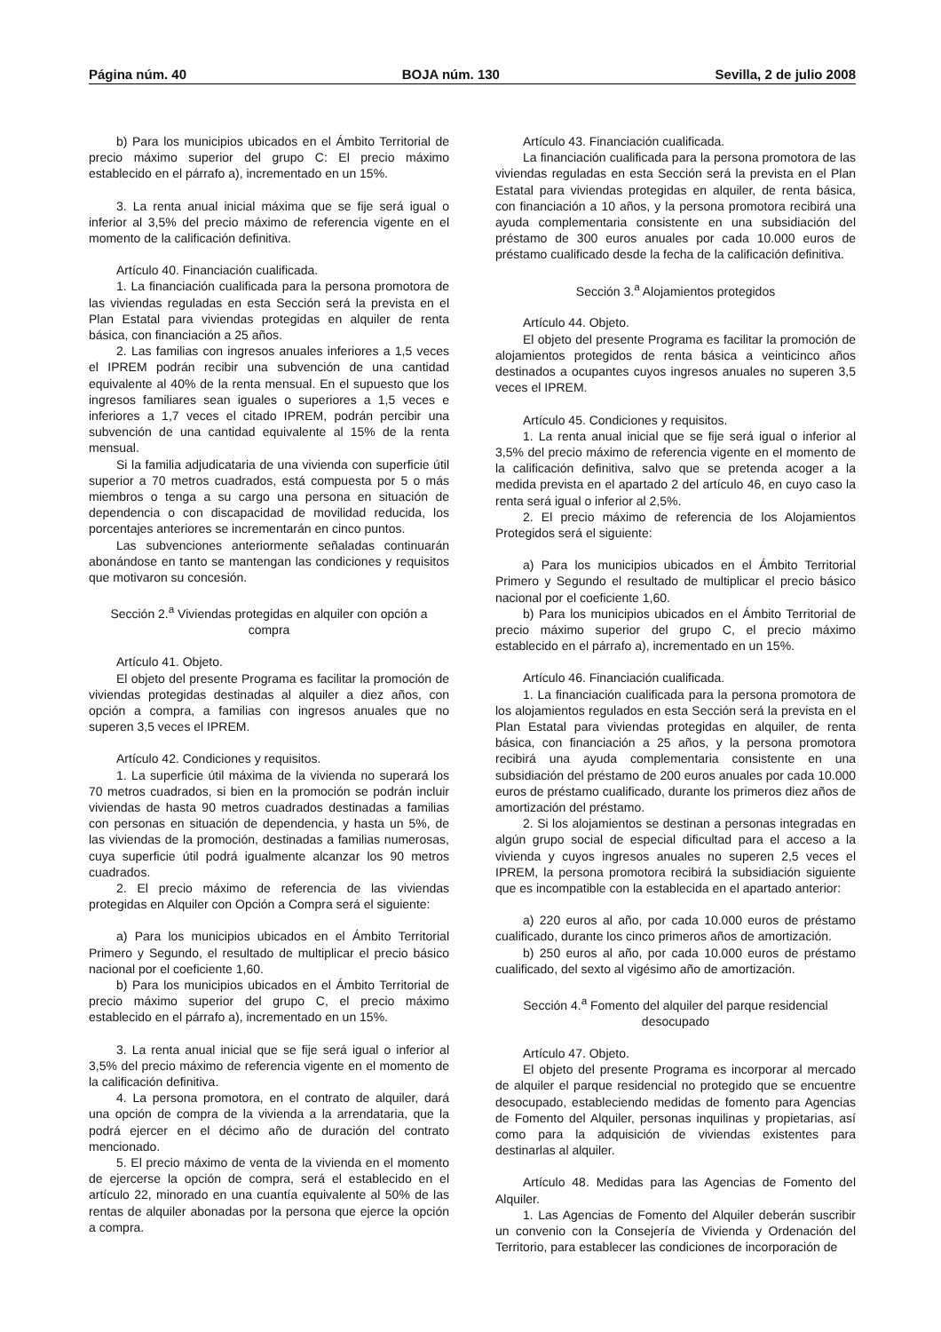Página núm. 40 BOJA núm. 130 Sevilla, 2 de julio 2008
b) Para los municipios ubicados en el Ámbito Territorial de precio máximo superior del grupo C: El precio máximo establecido en el párrafo a), incrementado en un 15%.
3. La renta anual inicial máxima que se fije será igual o inferior al 3,5% del precio máximo de referencia vigente en el momento de la calificación definitiva.
Artículo 40. Financiación cualificada.
1. La financiación cualificada para la persona promotora de las viviendas reguladas en esta Sección será la prevista en el Plan Estatal para viviendas protegidas en alquiler de renta básica, con financiación a 25 años.
2. Las familias con ingresos anuales inferiores a 1,5 veces el IPREM podrán recibir una subvención de una cantidad equivalente al 40% de la renta mensual. En el supuesto que los ingresos familiares sean iguales o superiores a 1,5 veces e inferiores a 1,7 veces el citado IPREM, podrán percibir una subvención de una cantidad equivalente al 15% de la renta mensual.
Si la familia adjudicataria de una vivienda con superficie útil superior a 70 metros cuadrados, está compuesta por 5 o más miembros o tenga a su cargo una persona en situación de dependencia o con discapacidad de movilidad reducida, los porcentajes anteriores se incrementarán en cinco puntos.
Las subvenciones anteriormente señaladas continuarán abonándose en tanto se mantengan las condiciones y requisitos que motivaron su concesión.
Sección 2.<sup>a</sup> Viviendas protegidas en alquiler con opción a compra
Artículo 41. Objeto.
El objeto del presente Programa es facilitar la promoción de viviendas protegidas destinadas al alquiler a diez años, con opción a compra, a familias con ingresos anuales que no superen 3,5 veces el IPREM.
Artículo 42. Condiciones y requisitos.
1. La superficie útil máxima de la vivienda no superará los 70 metros cuadrados, si bien en la promoción se podrán incluir viviendas de hasta 90 metros cuadrados destinadas a familias con personas en situación de dependencia, y hasta un 5%, de las viviendas de la promoción, destinadas a familias numerosas, cuya superficie útil podrá igualmente alcanzar los 90 metros cuadrados.
2. El precio máximo de referencia de las viviendas protegidas en Alquiler con Opción a Compra será el siguiente:
a) Para los municipios ubicados en el Ámbito Territorial Primero y Segundo, el resultado de multiplicar el precio básico nacional por el coeficiente 1,60.
b) Para los municipios ubicados en el Ámbito Territorial de precio máximo superior del grupo C, el precio máximo establecido en el párrafo a), incrementado en un 15%.
3. La renta anual inicial que se fije será igual o inferior al 3,5% del precio máximo de referencia vigente en el momento de la calificación definitiva.
4. La persona promotora, en el contrato de alquiler, dará una opción de compra de la vivienda a la arrendataria, que la podrá ejercer en el décimo año de duración del contrato mencionado.
5. El precio máximo de venta de la vivienda en el momento de ejercerse la opción de compra, será el establecido en el artículo 22, minorado en una cuantía equivalente al 50% de las rentas de alquiler abonadas por la persona que ejerce la opción a compra.
Artículo 43. Financiación cualificada.
La financiación cualificada para la persona promotora de las viviendas reguladas en esta Sección será la prevista en el Plan Estatal para viviendas protegidas en alquiler, de renta básica, con financiación a 10 años, y la persona promotora recibirá una ayuda complementaria consistente en una subsidiación del préstamo de 300 euros anuales por cada 10.000 euros de préstamo cualificado desde la fecha de la calificación definitiva.
Sección 3.<sup>a</sup> Alojamientos protegidos
Artículo 44. Objeto.
El objeto del presente Programa es facilitar la promoción de alojamientos protegidos de renta básica a veinticinco años destinados a ocupantes cuyos ingresos anuales no superen 3,5 veces el IPREM.
Artículo 45. Condiciones y requisitos.
1. La renta anual inicial que se fije será igual o inferior al 3,5% del precio máximo de referencia vigente en el momento de la calificación definitiva, salvo que se pretenda acoger a la medida prevista en el apartado 2 del artículo 46, en cuyo caso la renta será igual o inferior al 2,5%.
2. El precio máximo de referencia de los Alojamientos Protegidos será el siguiente:
a) Para los municipios ubicados en el Ámbito Territorial Primero y Segundo el resultado de multiplicar el precio básico nacional por el coeficiente 1,60.
b) Para los municipios ubicados en el Ámbito Territorial de precio máximo superior del grupo C, el precio máximo establecido en el párrafo a), incrementado en un 15%.
Artículo 46. Financiación cualificada.
1. La financiación cualificada para la persona promotora de los alojamientos regulados en esta Sección será la prevista en el Plan Estatal para viviendas protegidas en alquiler, de renta básica, con financiación a 25 años, y la persona promotora recibirá una ayuda complementaria consistente en una subsidiación del préstamo de 200 euros anuales por cada 10.000 euros de préstamo cualificado, durante los primeros diez años de amortización del préstamo.
2. Si los alojamientos se destinan a personas integradas en algún grupo social de especial dificultad para el acceso a la vivienda y cuyos ingresos anuales no superen 2,5 veces el IPREM, la persona promotora recibirá la subsidiación siguiente que es incompatible con la establecida en el apartado anterior:
a) 220 euros al año, por cada 10.000 euros de préstamo cualificado, durante los cinco primeros años de amortización.
b) 250 euros al año, por cada 10.000 euros de préstamo cualificado, del sexto al vigésimo año de amortización.
Sección 4.<sup>a</sup> Fomento del alquiler del parque residencial desocupado
Artículo 47. Objeto.
El objeto del presente Programa es incorporar al mercado de alquiler el parque residencial no protegido que se encuentre desocupado, estableciendo medidas de fomento para Agencias de Fomento del Alquiler, personas inquilinas y propietarias, así como para la adquisición de viviendas existentes para destinarlas al alquiler.
Artículo 48. Medidas para las Agencias de Fomento del Alquiler.
1. Las Agencias de Fomento del Alquiler deberán suscribir un convenio con la Consejería de Vivienda y Ordenación del Territorio, para establecer las condiciones de incorporación de